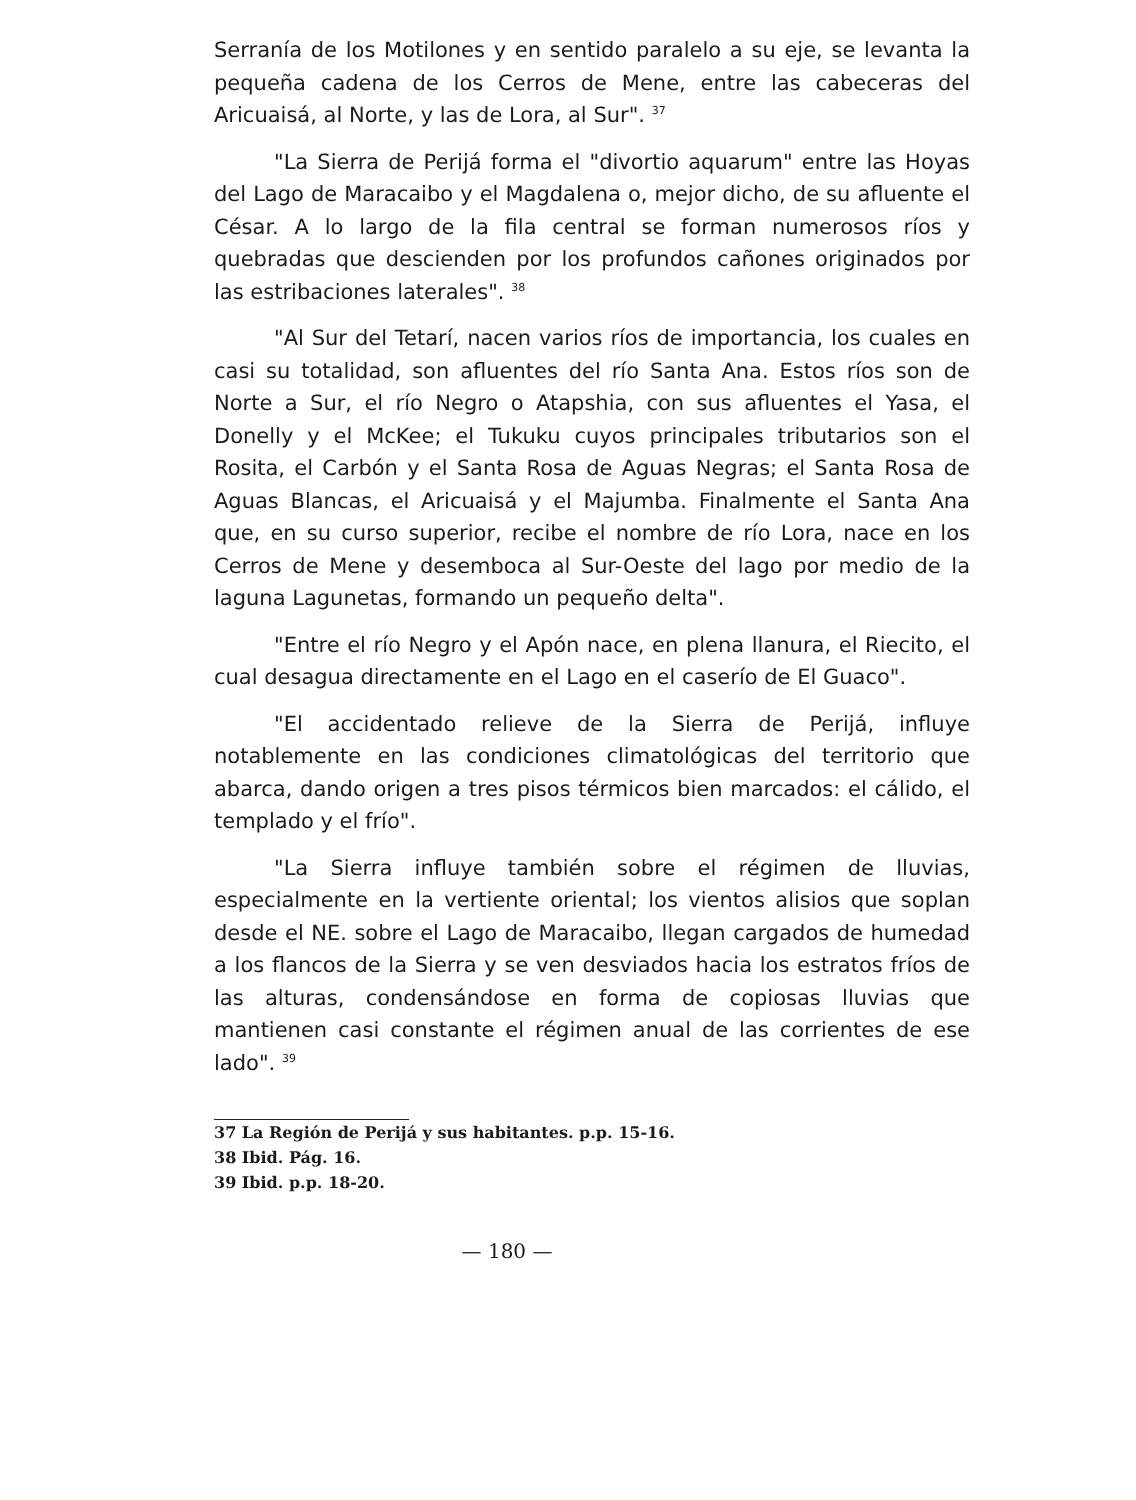Serranía de los Motilones y en sentido paralelo a su eje, se levanta la pequeña cadena de los Cerros de Mene, entre las cabeceras del Aricuaisá, al Norte, y las de Lora, al Sur". <sup>37</sup>
"La Sierra de Perijá forma el "divortio aquarum" entre las Hoyas del Lago de Maracaibo y el Magdalena o, mejor dicho, de su afluente el César. A lo largo de la fila central se forman numerosos ríos y quebradas que descienden por los profundos cañones originados por las estribaciones laterales". <sup>38</sup>
"Al Sur del Tetarí, nacen varios ríos de importancia, los cuales en casi su totalidad, son afluentes del río Santa Ana. Estos ríos son de Norte a Sur, el río Negro o Atapshia, con sus afluentes el Yasa, el Donelly y el McKee; el Tukuku cuyos principales tributarios son el Rosita, el Carbón y el Santa Rosa de Aguas Negras; el Santa Rosa de Aguas Blancas, el Aricuaisá y el Majumba. Finalmente el Santa Ana que, en su curso superior, recibe el nombre de río Lora, nace en los Cerros de Mene y desemboca al Sur-Oeste del lago por medio de la laguna Lagunetas, formando un pequeño delta".
"Entre el río Negro y el Apón nace, en plena llanura, el Riecito, el cual desagua directamente en el Lago en el caserío de El Guaco".
"El accidentado relieve de la Sierra de Perijá, influye notablemente en las condiciones climatológicas del territorio que abarca, dando origen a tres pisos térmicos bien marcados: el cálido, el templado y el frío".
"La Sierra influye también sobre el régimen de lluvias, especialmente en la vertiente oriental; los vientos alisios que soplan desde el NE. sobre el Lago de Maracaibo, llegan cargados de humedad a los flancos de la Sierra y se ven desviados hacia los estratos fríos de las alturas, condensándose en forma de copiosas lluvias que mantienen casi constante el régimen anual de las corrientes de ese lado". <sup>39</sup>
37 La Región de Perijá y sus habitantes. p.p. 15-16.
38 Ibid. Pág. 16.
39 Ibid. p.p. 18-20.
— 180 —